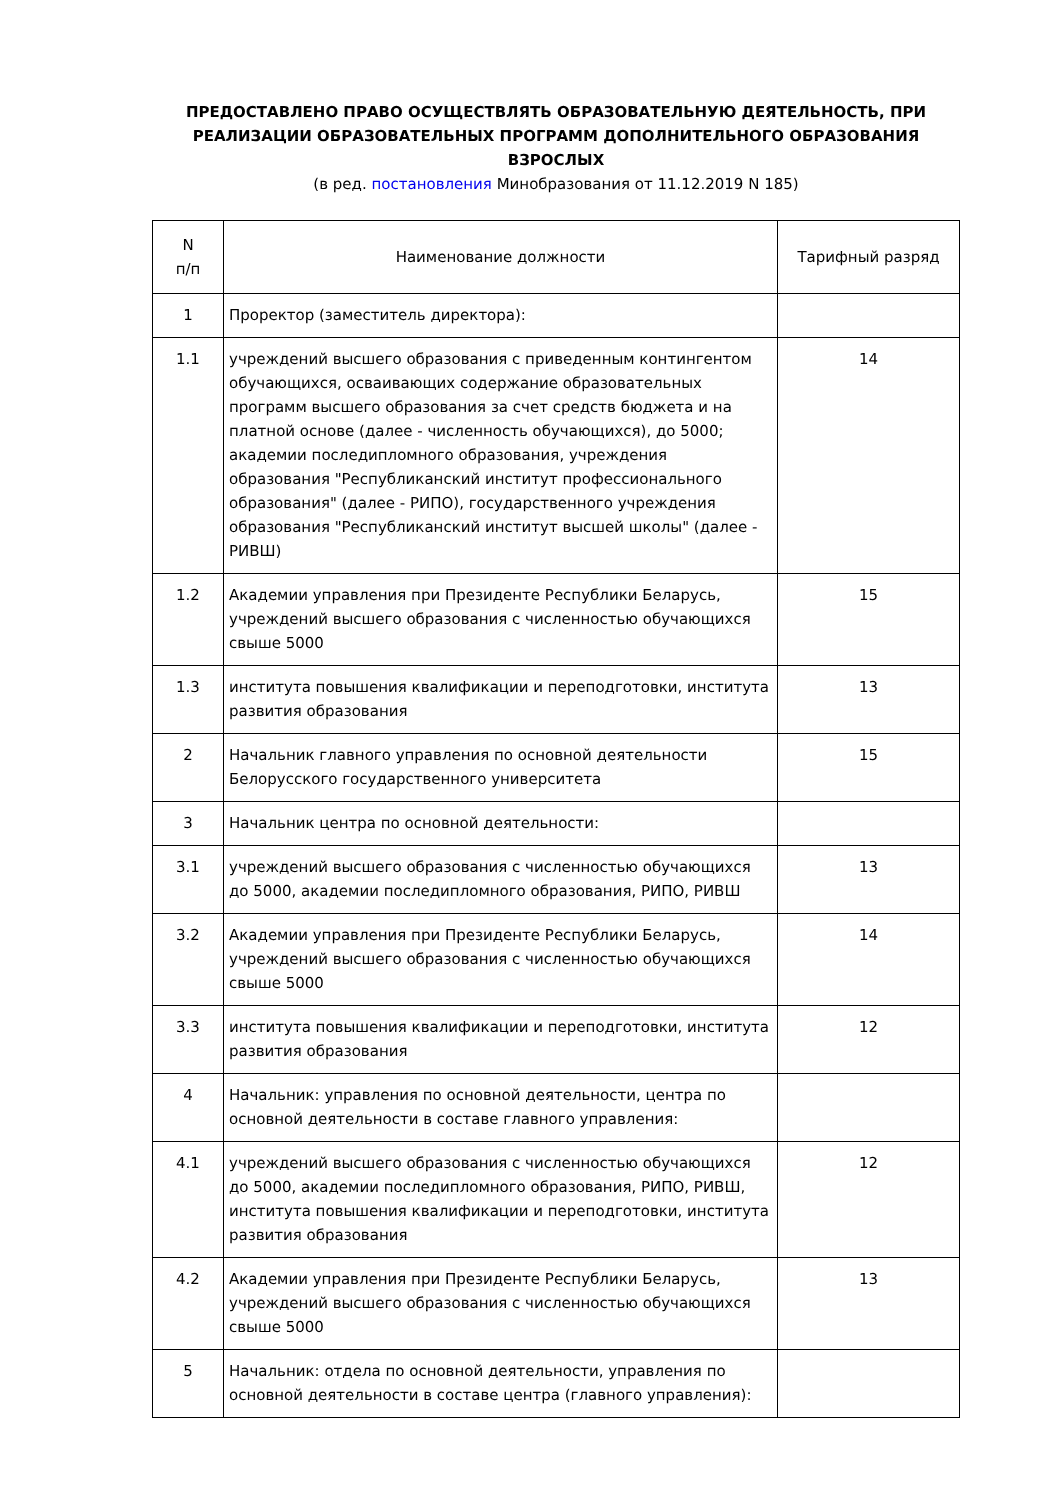ПРЕДОСТАВЛЕНО ПРАВО ОСУЩЕСТВЛЯТЬ ОБРАЗОВАТЕЛЬНУЮ ДЕЯТЕЛЬНОСТЬ, ПРИ РЕАЛИЗАЦИИ ОБРАЗОВАТЕЛЬНЫХ ПРОГРАММ ДОПОЛНИТЕЛЬНОГО ОБРАЗОВАНИЯ ВЗРОСЛЫХ
(в ред. постановления Минобразования от 11.12.2019 N 185)
| N п/п | Наименование должности | Тарифный разряд |
| --- | --- | --- |
| 1 | Проректор (заместитель директора): | |
| 1.1 | учреждений высшего образования с приведенным контингентом обучающихся, осваивающих содержание образовательных программ высшего образования за счет средств бюджета и на платной основе (далее - численность обучающихся), до 5000; академии последипломного образования, учреждения образования "Республиканский институт профессионального образования" (далее - РИПО), государственного учреждения образования "Республиканский институт высшей школы" (далее - РИВШ) | 14 |
| 1.2 | Академии управления при Президенте Республики Беларусь, учреждений высшего образования с численностью обучающихся свыше 5000 | 15 |
| 1.3 | института повышения квалификации и переподготовки, института развития образования | 13 |
| 2 | Начальник главного управления по основной деятельности Белорусского государственного университета | 15 |
| 3 | Начальник центра по основной деятельности: | |
| 3.1 | учреждений высшего образования с численностью обучающихся до 5000, академии последипломного образования, РИПО, РИВШ | 13 |
| 3.2 | Академии управления при Президенте Республики Беларусь, учреждений высшего образования с численностью обучающихся свыше 5000 | 14 |
| 3.3 | института повышения квалификации и переподготовки, института развития образования | 12 |
| 4 | Начальник: управления по основной деятельности, центра по основной деятельности в составе главного управления: | |
| 4.1 | учреждений высшего образования с численностью обучающихся до 5000, академии последипломного образования, РИПО, РИВШ, института повышения квалификации и переподготовки, института развития образования | 12 |
| 4.2 | Академии управления при Президенте Республики Беларусь, учреждений высшего образования с численностью обучающихся свыше 5000 | 13 |
| 5 | Начальник: отдела по основной деятельности, управления по основной деятельности в составе центра (главного управления): | |